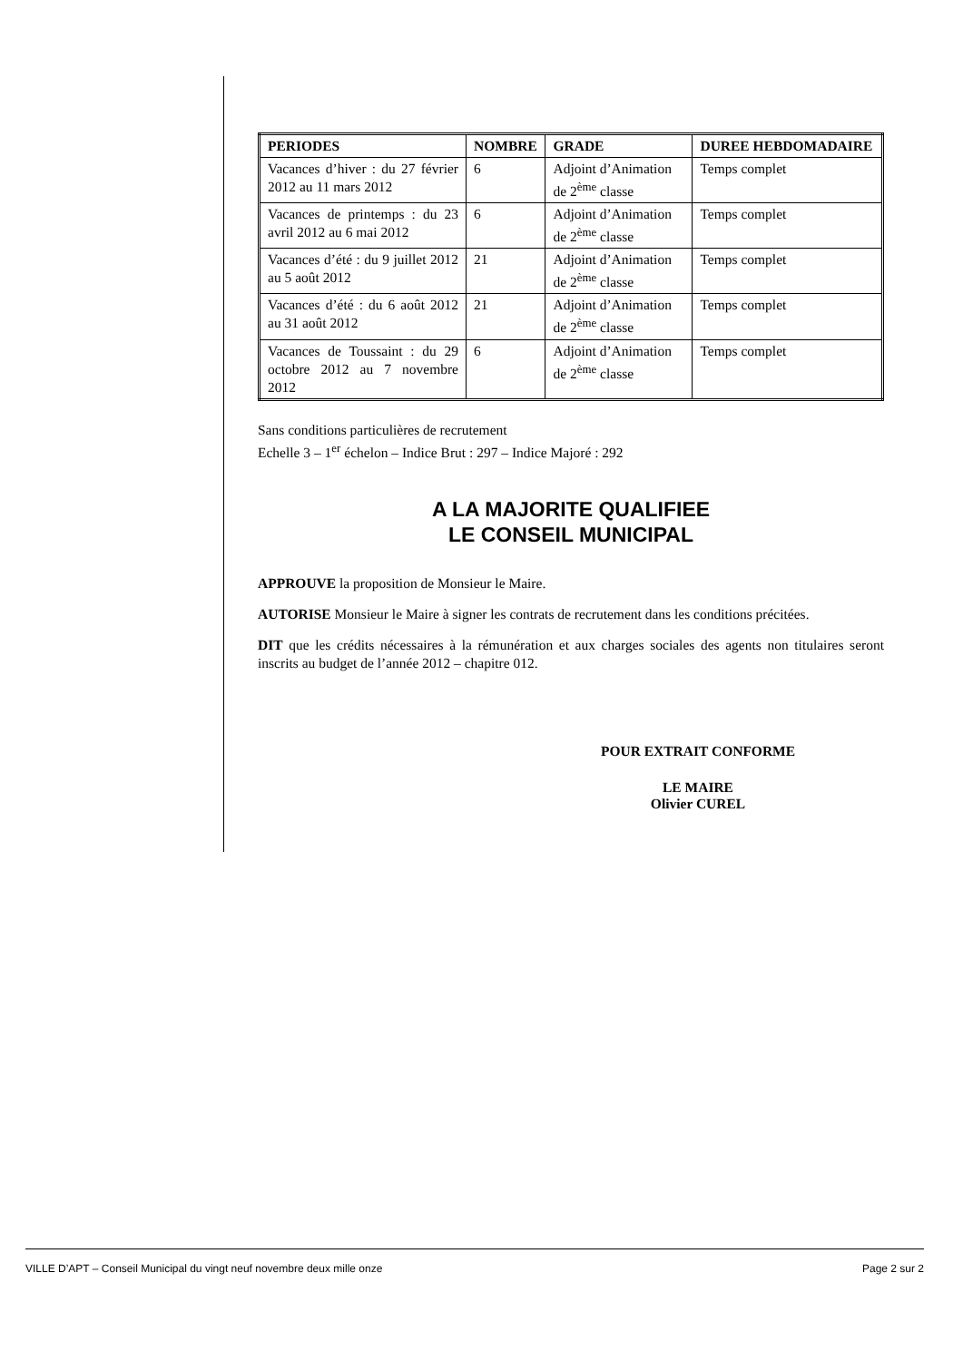| PERIODES | NOMBRE | GRADE | DUREE HEBDOMADAIRE |
| --- | --- | --- | --- |
| Vacances d’hiver : du 27 février 2012 au 11 mars 2012 | 6 | Adjoint d’Animation de 2<sup>ème</sup> classe | Temps complet |
| Vacances de printemps : du 23 avril 2012 au 6 mai 2012 | 6 | Adjoint d’Animation de 2<sup>ème</sup> classe | Temps complet |
| Vacances d’été : du 9 juillet 2012 au 5 août 2012 | 21 | Adjoint d’Animation de 2<sup>ème</sup> classe | Temps complet |
| Vacances d’été : du 6 août 2012 au 31 août 2012 | 21 | Adjoint d’Animation de 2<sup>ème</sup> classe | Temps complet |
| Vacances de Toussaint : du 29 octobre 2012 au 7 novembre 2012 | 6 | Adjoint d’Animation de 2<sup>ème</sup> classe | Temps complet |
Sans conditions particulières de recrutement
Echelle 3 – 1<sup>er</sup> échelon – Indice Brut : 297 – Indice Majoré : 292
A LA MAJORITE QUALIFIEE
LE CONSEIL MUNICIPAL
APPROUVE la proposition de Monsieur le Maire.
AUTORISE Monsieur le Maire à signer les contrats de recrutement dans les conditions précitées.
DIT que les crédits nécessaires à la rémunération et aux charges sociales des agents non titulaires seront inscrits au budget de l’année 2012 – chapitre 012.
POUR EXTRAIT CONFORME
LE MAIRE
Olivier CUREL
VILLE D’APT – Conseil Municipal du vingt neuf novembre deux mille onze Page 2 sur 2